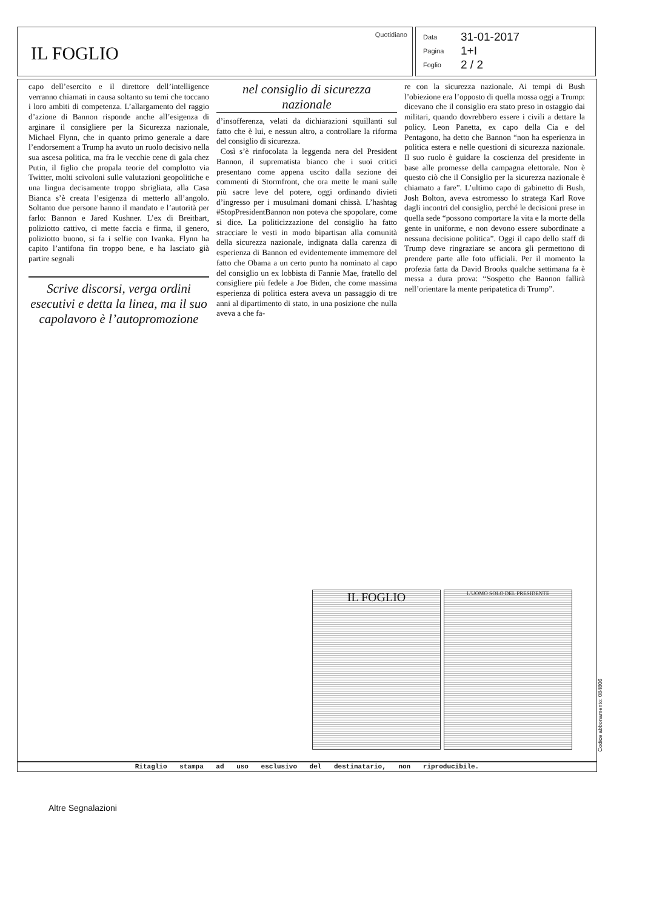IL FOGLIO
Quotidiano
Data 31-01-2017
Pagina 1+I
Foglio 2 / 2
capo dell’esercito e il direttore dell’intelligence verranno chiamati in causa soltanto su temi che toccano i loro ambiti di competenza. L’allargamento del raggio d’azione di Bannon risponde anche all’esigenza di arginare il consigliere per la Sicurezza nazionale, Michael Flynn, che in quanto primo generale a dare l’endorsement a Trump ha avuto un ruolo decisivo nella sua ascesa politica, ma fra le vecchie cene di gala chez Putin, il figlio che propala teorie del complotto via Twitter, molti scivoloni sulle valutazioni geopolitiche e una lingua decisamente troppo sbrigliata, alla Casa Bianca s’è creata l’esigenza di metterlo all’angolo. Soltanto due persone hanno il mandato e l’autorità per farlo: Bannon e Jared Kushner. L’ex di Breitbart, poliziotto cattivo, ci mette faccia e firma, il genero, poliziotto buono, si fa i selfie con Ivanka. Flynn ha capito l’antifona fin troppo bene, e ha lasciato già partire segnali
Scrive discorsi, verga ordini esecutivi e detta la linea, ma il suo capolavoro è l’autopromozione
nel consiglio di sicurezza nazionale
d’insofferenza, velati da dichiarazioni squillanti sul fatto che è lui, e nessun altro, a controllare la riforma del consiglio di sicurezza.
Così s’è rinfocolata la leggenda nera del President Bannon, il suprematista bianco che i suoi critici presentano come appena uscito dalla sezione dei commenti di Stormfront, che ora mette le mani sulle più sacre leve del potere, oggi ordinando divieti d’ingresso per i musulmani domani chissà. L’hashtag #StopPresidentBannon non poteva che spopolare, come si dice. La politicizzazione del consiglio ha fatto stracciare le vesti in modo bipartisan alla comunità della sicurezza nazionale, indignata dalla carenza di esperienza di Bannon ed evidentemente immemore del fatto che Obama a un certo punto ha nominato al capo del consiglio un ex lobbista di Fannie Mae, fratello del consigliere più fedele a Joe Biden, che come massima esperienza di politica estera aveva un passaggio di tre anni al dipartimento di stato, in una posizione che nulla aveva a che fa-
re con la sicurezza nazionale. Ai tempi di Bush l’obiezione era l’opposto di quella mossa oggi a Trump: dicevano che il consiglio era stato preso in ostaggio dai militari, quando dovrebbero essere i civili a dettare la policy. Leon Panetta, ex capo della Cia e del Pentagono, ha detto che Bannon “non ha esperienza in politica estera e nelle questioni di sicurezza nazionale. Il suo ruolo è guidare la coscienza del presidente in base alle promesse della campagna elettorale. Non è questo ciò che il Consiglio per la sicurezza nazionale è chiamato a fare”. L’ultimo capo di gabinetto di Bush, Josh Bolton, aveva estromesso lo stratega Karl Rove dagli incontri del consiglio, perché le decisioni prese in quella sede “possono comportare la vita e la morte della gente in uniforme, e non devono essere subordinate a nessuna decisione politica”. Oggi il capo dello staff di Trump deve ringraziare se ancora gli permettono di prendere parte alle foto ufficiali. Per il momento la profezia fatta da David Brooks qualche settimana fa è messa a dura prova: “Sospetto che Bannon fallirà nell’orientare la mente peripatetica di Trump”.
IL FOGLIO
L’UOMO SOLO DEL PRESIDENTE
Codice abbonamento: 084806
Ritaglio stampa ad uso esclusivo del destinatario, non riproducibile.
Altre Segnalazioni